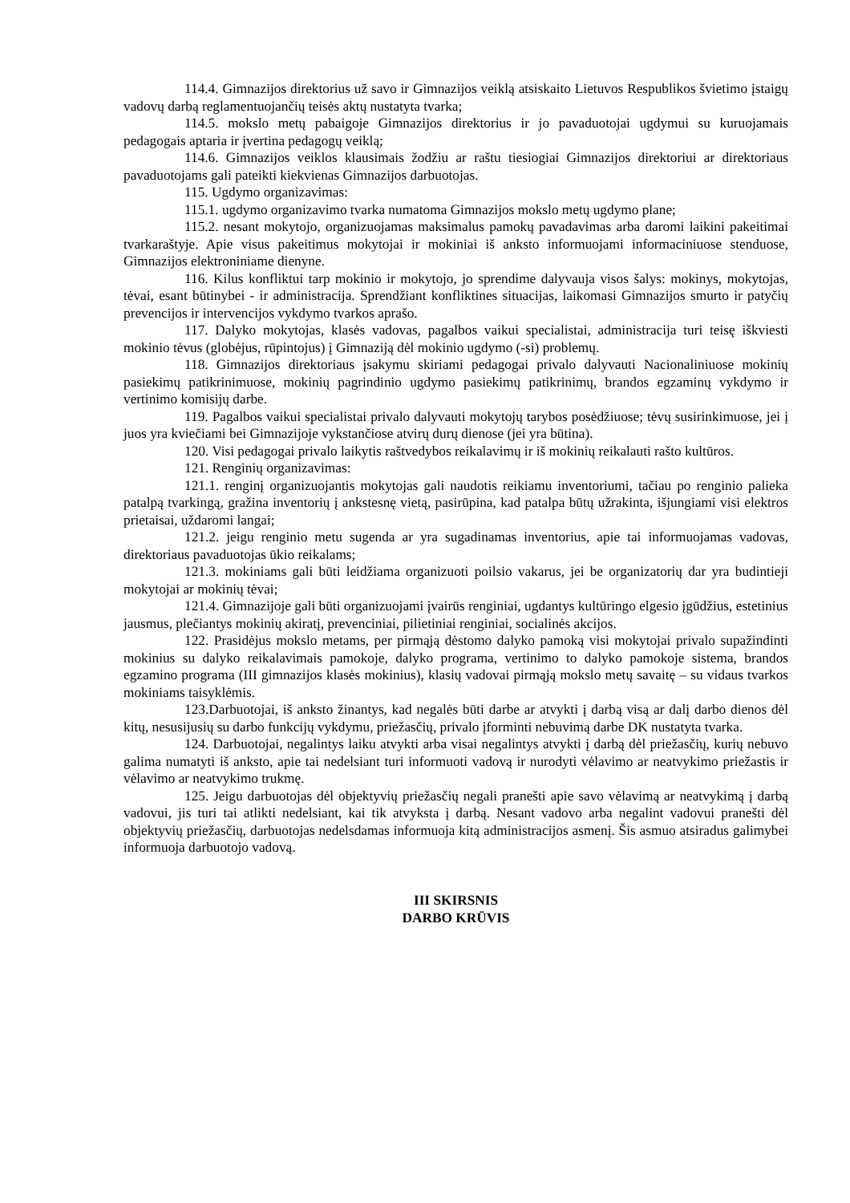114.4. Gimnazijos direktorius už savo ir Gimnazijos veiklą atsiskaito Lietuvos Respublikos švietimo įstaigų vadovų darbą reglamentuojančių teisės aktų nustatyta tvarka;
114.5. mokslo metų pabaigoje Gimnazijos direktorius ir jo pavaduotojai ugdymui su kuruojamais pedagogais aptaria ir įvertina pedagogų veiklą;
114.6. Gimnazijos veiklos klausimais žodžiu ar raštu tiesiogiai Gimnazijos direktoriui ar direktoriaus pavaduotojams gali pateikti kiekvienas Gimnazijos darbuotojas.
115. Ugdymo organizavimas:
115.1. ugdymo organizavimo tvarka numatoma Gimnazijos mokslo metų ugdymo plane;
115.2. nesant mokytojo, organizuojamas maksimalus pamokų pavadavimas arba daromi laikini pakeitimai tvarkaraštyje. Apie visus pakeitimus mokytojai ir mokiniai iš anksto informuojami informaciniuose stenduose, Gimnazijos elektroniniame dienyne.
116. Kilus konfliktui tarp mokinio ir mokytojo, jo sprendime dalyvauja visos šalys: mokinys, mokytojas, tėvai, esant būtinybei - ir administracija. Sprendžiant konfliktines situacijas, laikomasi Gimnazijos smurto ir patyčių prevencijos ir intervencijos vykdymo tvarkos aprašo.
117. Dalyko mokytojas, klasės vadovas, pagalbos vaikui specialistai, administracija turi teisę iškviesti mokinio tėvus (globėjus, rūpintojus) į Gimnaziją dėl mokinio ugdymo (-si) problemų.
118. Gimnazijos direktoriaus įsakymu skiriami pedagogai privalo dalyvauti Nacionaliniuose mokinių pasiekimų patikrinimuose, mokinių pagrindinio ugdymo pasiekimų patikrinimų, brandos egzaminų vykdymo ir vertinimo komisijų darbe.
119. Pagalbos vaikui specialistai privalo dalyvauti mokytojų tarybos posėdžiuose; tėvų susirinkimuose, jei į juos yra kviečiami bei Gimnazijoje vykstančiose atvirų durų dienose (jei yra būtina).
120. Visi pedagogai privalo laikytis raštvedybos reikalavimų ir iš mokinių reikalauti rašto kultūros.
121. Renginių organizavimas:
121.1. renginį organizuojantis mokytojas gali naudotis reikiamu inventoriumi, tačiau po renginio palieka patalpą tvarkingą, gražina inventorių į ankstesnę vietą, pasirūpina, kad patalpa būtų užrakinta, išjungiami visi elektros prietaisai, uždaromi langai;
121.2. jeigu renginio metu sugenda ar yra sugadinamas inventorius, apie tai informuojamas vadovas, direktoriaus pavaduotojas ūkio reikalams;
121.3. mokiniams gali būti leidžiama organizuoti poilsio vakarus, jei be organizatorių dar yra budintieji mokytojai ar mokinių tėvai;
121.4. Gimnazijoje gali būti organizuojami įvairūs renginiai, ugdantys kultūringo elgesio įgūdžius, estetinius jausmus, plečiantys mokinių akiratį, prevenciniai, pilietiniai renginiai, socialinės akcijos.
122. Prasidėjus mokslo metams, per pirmąją dėstomo dalyko pamoką visi mokytojai privalo supažindinti mokinius su dalyko reikalavimais pamokoje, dalyko programa, vertinimo to dalyko pamokoje sistema, brandos egzamino programa (III gimnazijos klasės mokinius), klasių vadovai pirmąją mokslo metų savaitę – su vidaus tvarkos mokiniams taisyklėmis.
123.Darbuotojai, iš anksto žinantys, kad negalės būti darbe ar atvykti į darbą visą ar dalį darbo dienos dėl kitų, nesusijusių su darbo funkcijų vykdymu, priežasčių, privalo įforminti nebuvimą darbe DK nustatyta tvarka.
124. Darbuotojai, negalintys laiku atvykti arba visai negalintys atvykti į darbą dėl priežasčių, kurių nebuvo galima numatyti iš anksto, apie tai nedelsiant turi informuoti vadovą ir nurodyti vėlavimo ar neatvykimo priežastis ir vėlavimo ar neatvykimo trukmę.
125. Jeigu darbuotojas dėl objektyvių priežasčių negali pranešti apie savo vėlavimą ar neatvykimą į darbą vadovui, jis turi tai atlikti nedelsiant, kai tik atvyksta į darbą. Nesant vadovo arba negalint vadovui pranešti dėl objektyvių priežasčių, darbuotojas nedelsdamas informuoja kitą administracijos asmenį. Šis asmuo atsiradus galimybei informuoja darbuotojo vadovą.
III SKIRSNIS
DARBO KRŪVIS